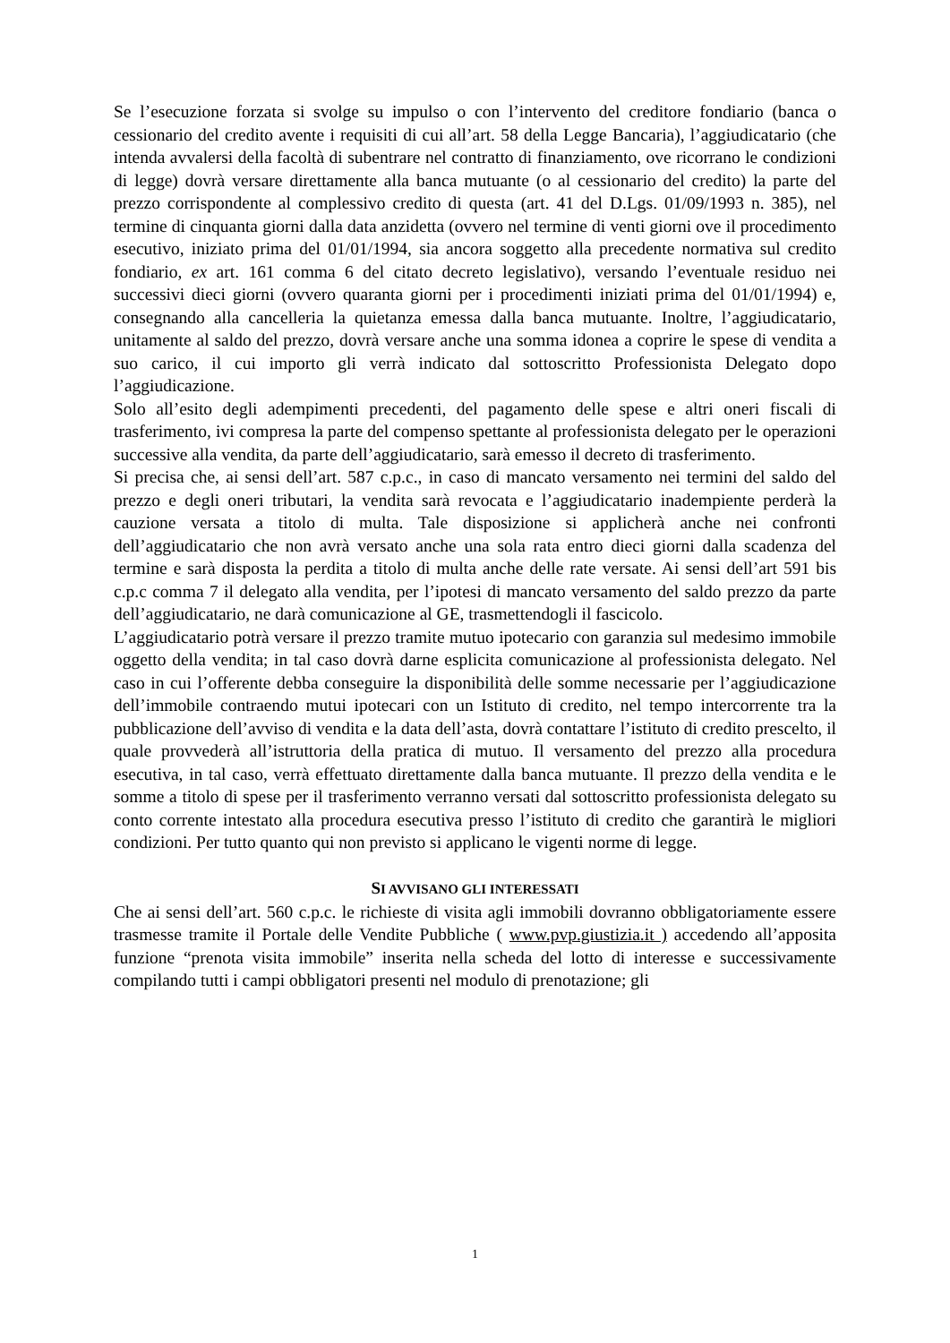Se l’esecuzione forzata si svolge su impulso o con l’intervento del creditore fondiario (banca o cessionario del credito avente i requisiti di cui all’art. 58 della Legge Bancaria), l’aggiudicatario (che intenda avvalersi della facoltà di subentrare nel contratto di finanziamento, ove ricorrano le condizioni di legge) dovrà versare direttamente alla banca mutuante (o al cessionario del credito) la parte del prezzo corrispondente al complessivo credito di questa (art. 41 del D.Lgs. 01/09/1993 n. 385), nel termine di cinquanta giorni dalla data anzidetta (ovvero nel termine di venti giorni ove il procedimento esecutivo, iniziato prima del 01/01/1994, sia ancora soggetto alla precedente normativa sul credito fondiario, ex art. 161 comma 6 del citato decreto legislativo), versando l’eventuale residuo nei successivi dieci giorni (ovvero quaranta giorni per i procedimenti iniziati prima del 01/01/1994) e, consegnando alla cancelleria la quietanza emessa dalla banca mutuante. Inoltre, l’aggiudicatario, unitamente al saldo del prezzo, dovrà versare anche una somma idonea a coprire le spese di vendita a suo carico, il cui importo gli verrà indicato dal sottoscritto Professionista Delegato dopo l’aggiudicazione.
Solo all’esito degli adempimenti precedenti, del pagamento delle spese e altri oneri fiscali di trasferimento, ivi compresa la parte del compenso spettante al professionista delegato per le operazioni successive alla vendita, da parte dell’aggiudicatario, sarà emesso il decreto di trasferimento.
Si precisa che, ai sensi dell’art. 587 c.p.c., in caso di mancato versamento nei termini del saldo del prezzo e degli oneri tributari, la vendita sarà revocata e l’aggiudicatario inadempiente perderà la cauzione versata a titolo di multa. Tale disposizione si applicherà anche nei confronti dell’aggiudicatario che non avrà versato anche una sola rata entro dieci giorni dalla scadenza del termine e sarà disposta la perdita a titolo di multa anche delle rate versate. Ai sensi dell’art 591 bis c.p.c comma 7 il delegato alla vendita, per l’ipotesi di mancato versamento del saldo prezzo da parte dell’aggiudicatario, ne darà comunicazione al GE, trasmettendogli il fascicolo.
L’aggiudicatario potrà versare il prezzo tramite mutuo ipotecario con garanzia sul medesimo immobile oggetto della vendita; in tal caso dovrà darne esplicita comunicazione al professionista delegato. Nel caso in cui l’offerente debba conseguire la disponibilità delle somme necessarie per l’aggiudicazione dell’immobile contraendo mutui ipotecari con un Istituto di credito, nel tempo intercorrente tra la pubblicazione dell’avviso di vendita e la data dell’asta, dovrà contattare l’istituto di credito prescelto, il quale provvederà all’istruttoria della pratica di mutuo. Il versamento del prezzo alla procedura esecutiva, in tal caso, verrà effettuato direttamente dalla banca mutuante. Il prezzo della vendita e le somme a titolo di spese per il trasferimento verranno versati dal sottoscritto professionista delegato su conto corrente intestato alla procedura esecutiva presso l’istituto di credito che garantirà le migliori condizioni. Per tutto quanto qui non previsto si applicano le vigenti norme di legge.
SI AVVISANO GLI INTERESSATI
Che ai sensi dell’art. 560 c.p.c. le richieste di visita agli immobili dovranno obbligatoriamente essere trasmesse tramite il Portale delle Vendite Pubbliche ( www.pvp.giustizia.it ) accedendo all’apposita funzione “prenota visita immobile” inserita nella scheda del lotto di interesse e successivamente compilando tutti i campi obbligatori presenti nel modulo di prenotazione; gli
1